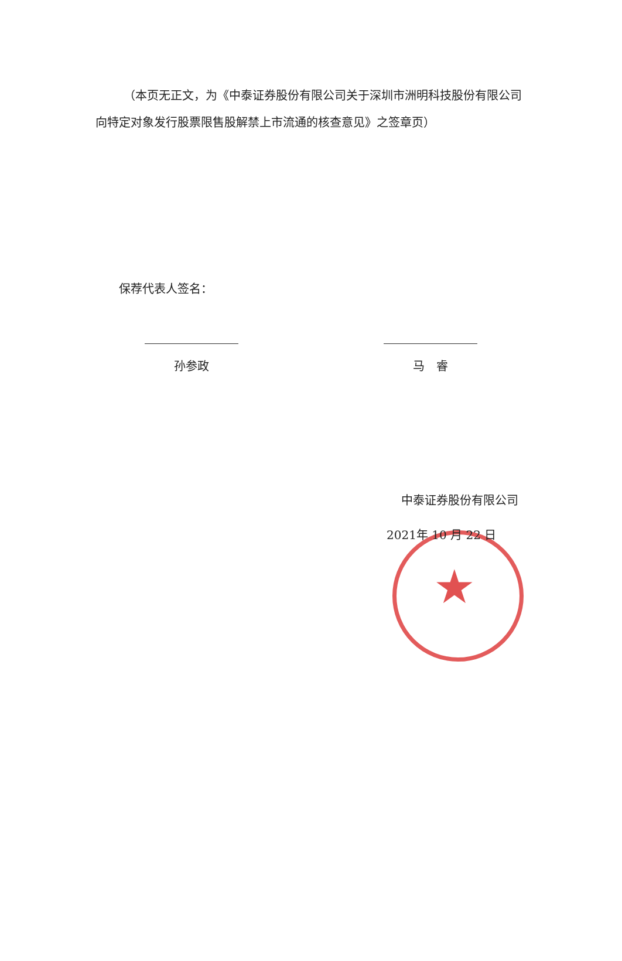（本页无正文，为《中泰证券股份有限公司关于深圳市洲明科技股份有限公司向特定对象发行股票限售股解禁上市流通的核查意见》之签章页）
保荐代表人签名：
孙参政 马　睿
★
中泰证券股份有限公司
2021年 10 月 22 日